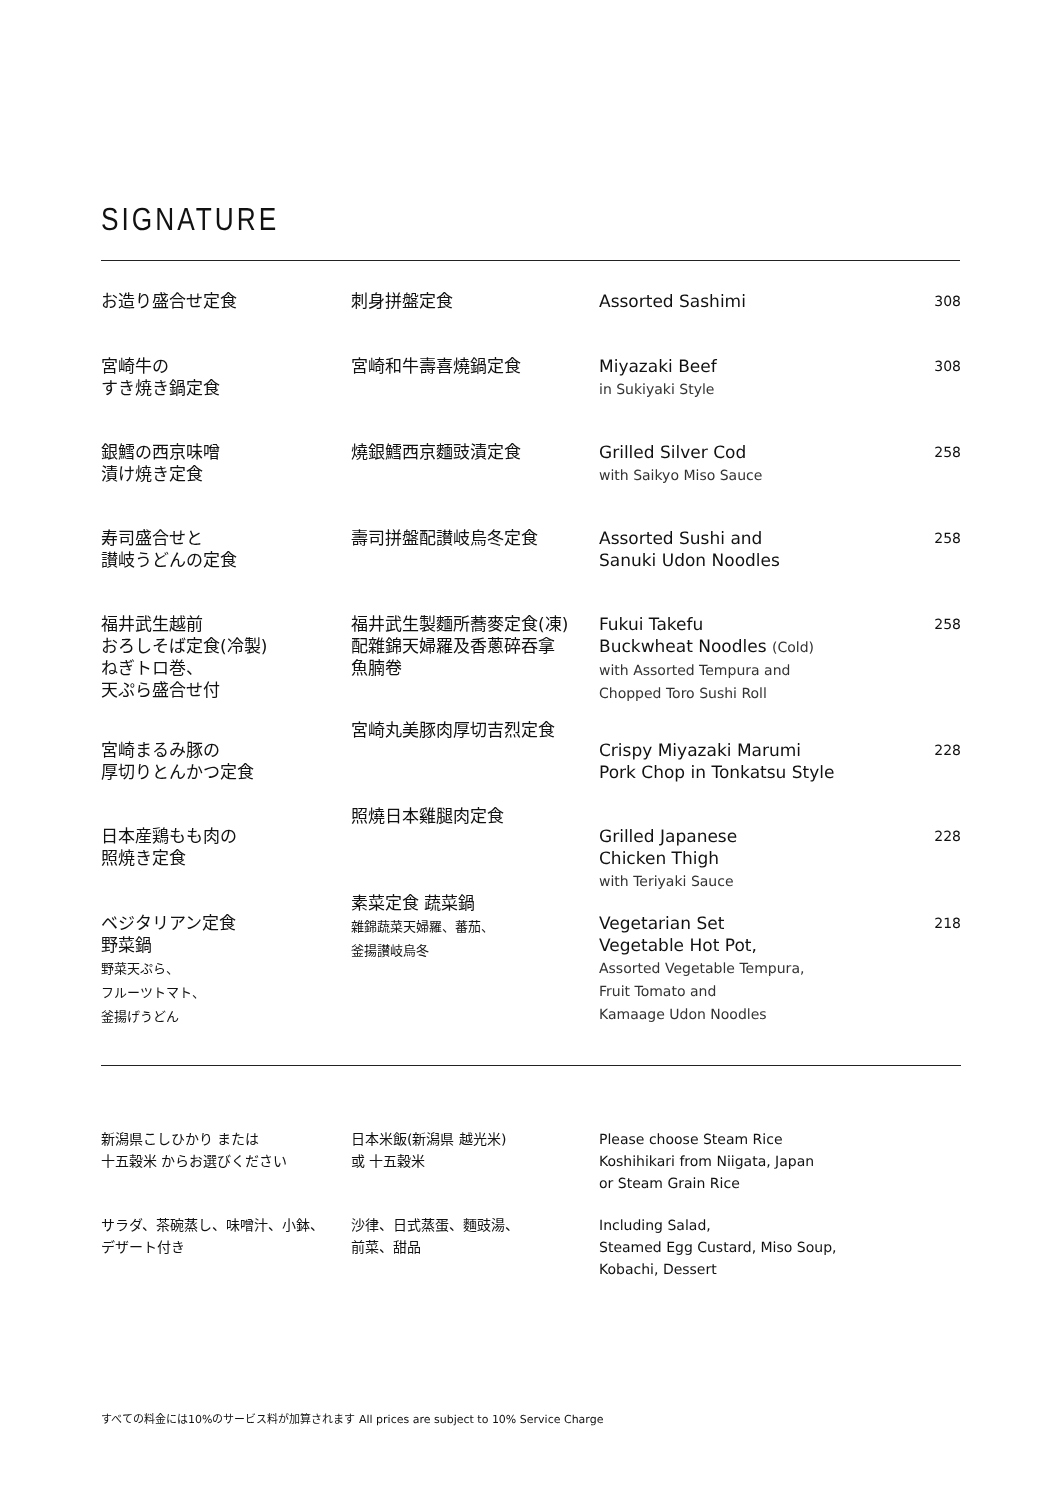SIGNATURE
| お造り盛合せ定食 | 刺身拼盤定食 | Assorted Sashimi | 308 |
| 宮崎牛の すき焼き鍋定食 | 宮崎和牛壽喜燒鍋定食 | Miyazaki Beef in Sukiyaki Style | 308 |
| 銀鱈の西京味噌 漬け焼き定食 | 燒銀鱈西京麵豉漬定食 | Grilled Silver Cod with Saikyo Miso Sauce | 258 |
| 寿司盛合せと 讃岐うどんの定食 | 壽司拼盤配讃岐烏冬定食 | Assorted Sushi and Sanuki Udon Noodles | 258 |
| 福井武生越前 おろしそば定食(冷製) ねぎトロ巻、 天ぷら盛合せ付 | 福井武生製麵所蕎麥定食(凍) 配雜錦天婦羅及香蔥碎吞拿 魚腩卷 | Fukui Takefu Buckwheat Noodles (Cold) with Assorted Tempura and Chopped Toro Sushi Roll | 258 |
| 宮崎まるみ豚の 厚切りとんかつ定食 | 宮崎丸美豚肉厚切吉烈定食 | Crispy Miyazaki Marumi Pork Chop in Tonkatsu Style | 228 |
| 日本産鶏もも肉の 照焼き定食 | 照燒日本雞腿肉定食 | Grilled Japanese Chicken Thigh with Teriyaki Sauce | 228 |
| ベジタリアン定食 野菜鍋 野菜天ぷら、 フルーツトマト、 釜揚げうどん | 素菜定食 蔬菜鍋 雜錦蔬菜天婦羅、蕃茄、 釜揚讃岐烏冬 | Vegetarian Set Vegetable Hot Pot, Assorted Vegetable Tempura, Fruit Tomato and Kamaage Udon Noodles | 218 |
| 新潟県こしひかり または 十五穀米 からお選びください | 日本米飯(新潟県 越光米) 或 十五穀米 | Please choose Steam Rice Koshihikari from Niigata, Japan or Steam Grain Rice |
| サラダ、茶碗蒸し、味噌汁、小鉢、 デザート付き | 沙律、日式蒸蛋、麵豉湯、 前菜、甜品 | Including Salad, Steamed Egg Custard, Miso Soup, Kobachi, Dessert |
すべての料金には10%のサービス料が加算されます All prices are subject to 10% Service Charge